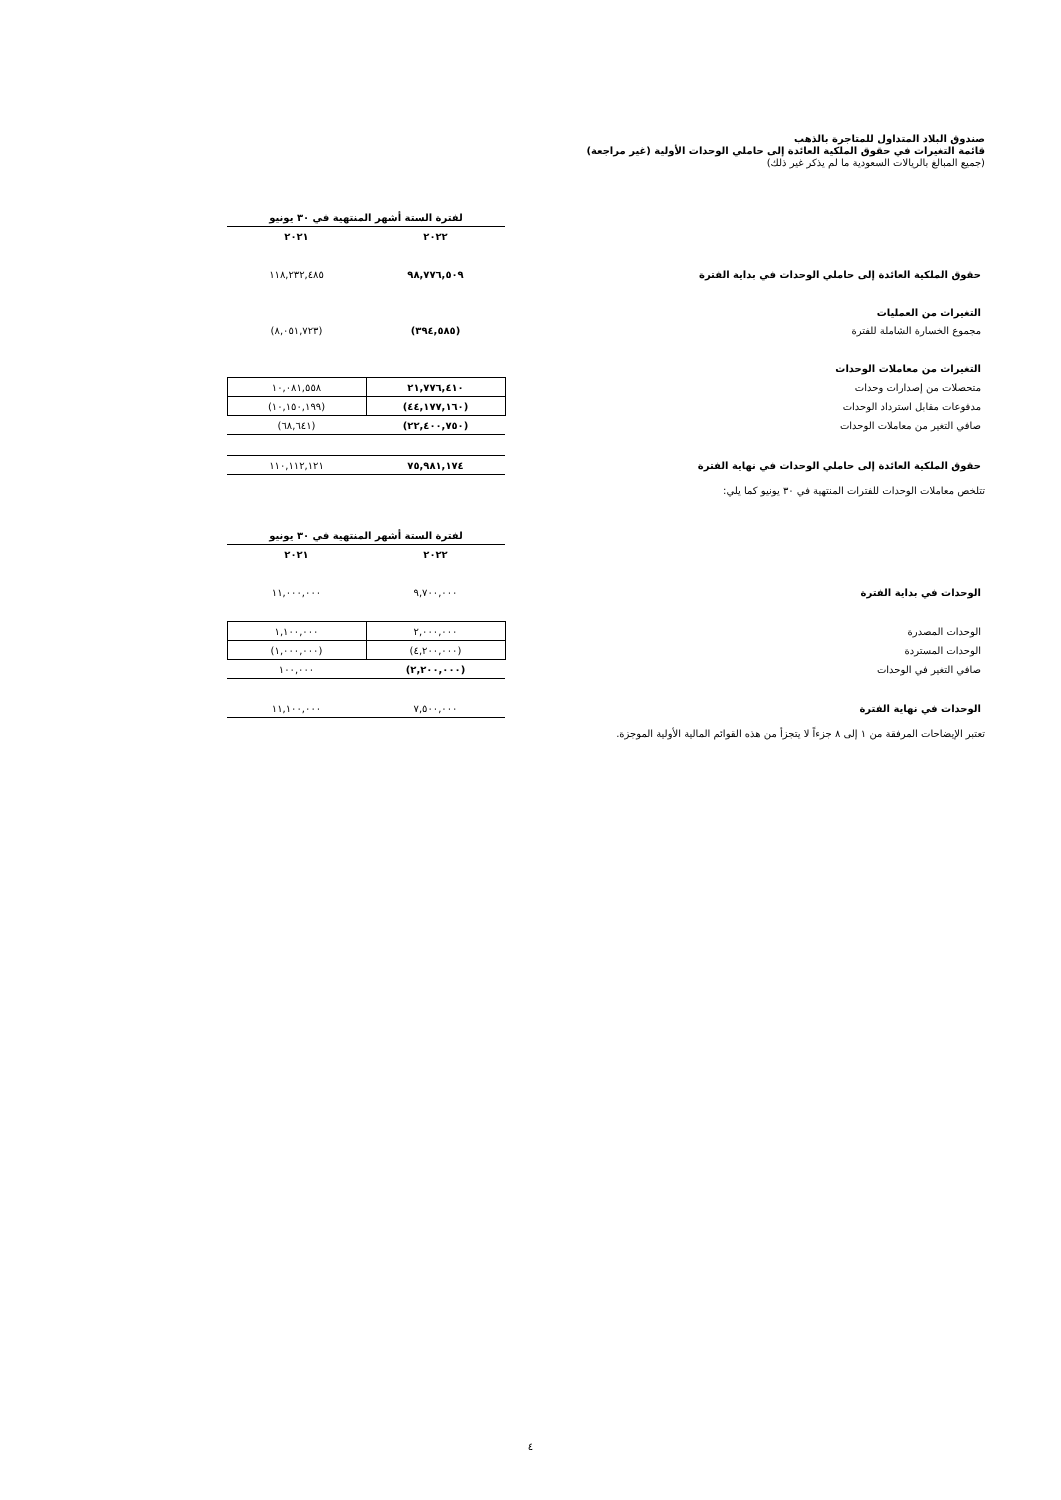صندوق البلاد المتداول للمتاجرة بالذهب
قائمة التغيرات في حقوق الملكية العائدة إلى حاملي الوحدات الأولية (غير مراجعة)
(جميع المبالغ بالريالات السعودية ما لم يذكر غير ذلك)
| | | لفترة الستة أشهر المنتهية في ٣٠ يونيو | | |
| | | ٢٠٢٢ | ٢٠٢١ | |
| حقوق الملكية العائدة إلى حاملي الوحدات في بداية الفترة | | ٩٨,٧٧٦,٥٠٩ | ١١٨,٢٣٢,٤٨٥ | |
| التغيرات من العمليات | | | | |
| مجموع الخسارة الشاملة للفترة | | (٣٩٤,٥٨٥) | (٨,٠٥١,٧٢٣) | |
| التغيرات من معاملات الوحدات | | | | |
| متحصلات من إصدارات وحدات | | ٢١,٧٧٦,٤١٠ | ١٠,٠٨١,٥٥٨ | |
| مدفوعات مقابل استرداد الوحدات | | (٤٤,١٧٧,١٦٠) | (١٠,١٥٠,١٩٩) | |
| صافي التغير من معاملات الوحدات | | (٢٢,٤٠٠,٧٥٠) | (٦٨,٦٤١) | |
| حقوق الملكية العائدة إلى حاملي الوحدات في نهاية الفترة | | ٧٥,٩٨١,١٧٤ | ١١٠,١١٢,١٢١ | |
تتلخص معاملات الوحدات للفترات المنتهية في ٣٠ يونيو كما يلي:
| | | لفترة الستة أشهر المنتهية في ٣٠ يونيو | | |
| | | ٢٠٢٢ | ٢٠٢١ | |
| الوحدات في بداية الفترة | | ٩,٧٠٠,٠٠٠ | ١١,٠٠٠,٠٠٠ | |
| الوحدات المصدرة | | ٢,٠٠٠,٠٠٠ | ١,١٠٠,٠٠٠ | |
| الوحدات المستردة | | (٤,٢٠٠,٠٠٠) | (١,٠٠٠,٠٠٠) | |
| صافي التغير في الوحدات | | (٢,٢٠٠,٠٠٠) | ١٠٠,٠٠٠ | |
| الوحدات في نهاية الفترة | | ٧,٥٠٠,٠٠٠ | ١١,١٠٠,٠٠٠ | |
تعتبر الإيضاحات المرفقة من ١ إلى ٨ جزءاً لا يتجزأ من هذه القوائم المالية الأولية الموجزة.
٤